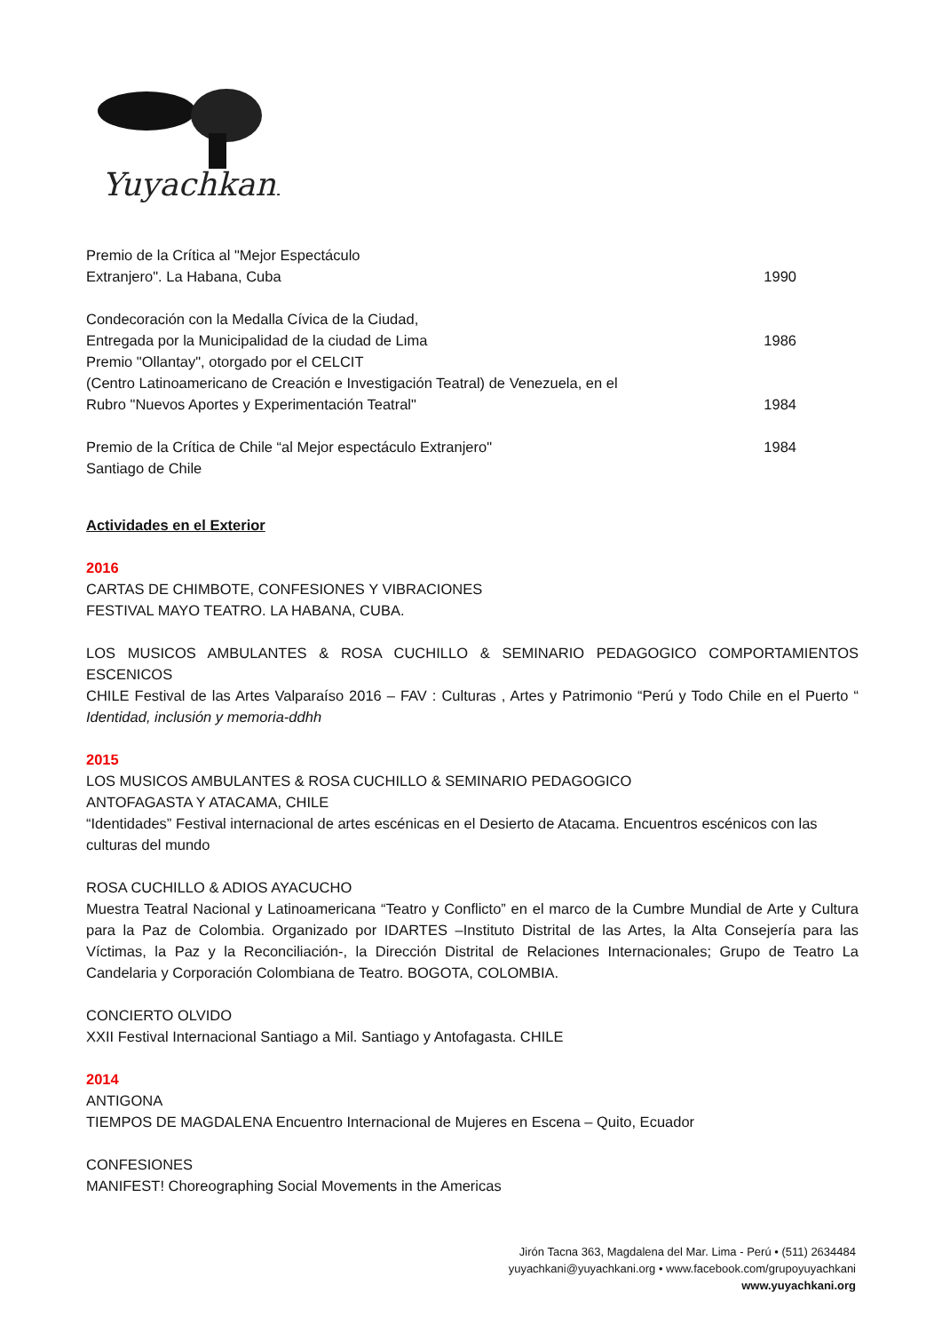Yuyachkani
Premio de la Crítica al "Mejor Espectáculo
Extranjero". La Habana, Cuba 1990
Condecoración con la Medalla Cívica de la Ciudad,
Entregada por la Municipalidad de la ciudad de Lima 1986
Premio "Ollantay", otorgado por el CELCIT
(Centro Latinoamericano de Creación e Investigación Teatral) de Venezuela, en el
Rubro "Nuevos Aportes y Experimentación Teatral" 1984
Premio de la Crítica de Chile “al Mejor espectáculo Extranjero" 1984
Santiago de Chile
Actividades en el Exterior
2016
CARTAS DE CHIMBOTE, CONFESIONES Y VIBRACIONES
FESTIVAL MAYO TEATRO. LA HABANA, CUBA.
LOS MUSICOS AMBULANTES & ROSA CUCHILLO & SEMINARIO PEDAGOGICO COMPORTAMIENTOS ESCENICOS
CHILE Festival de las Artes Valparaíso 2016 – FAV : Culturas , Artes y Patrimonio “Perú y Todo Chile en el Puerto “ Identidad, inclusión y memoria-ddhh
2015
LOS MUSICOS AMBULANTES & ROSA CUCHILLO & SEMINARIO PEDAGOGICO
ANTOFAGASTA Y ATACAMA, CHILE
“Identidades” Festival internacional de artes escénicas en el Desierto de Atacama. Encuentros escénicos con las culturas del mundo
ROSA CUCHILLO & ADIOS AYACUCHO
Muestra Teatral Nacional y Latinoamericana “Teatro y Conflicto” en el marco de la Cumbre Mundial de Arte y Cultura para la Paz de Colombia. Organizado por IDARTES –Instituto Distrital de las Artes, la Alta Consejería para las Víctimas, la Paz y la Reconciliación-, la Dirección Distrital de Relaciones Internacionales; Grupo de Teatro La Candelaria y Corporación Colombiana de Teatro. BOGOTA, COLOMBIA.
CONCIERTO OLVIDO
XXII Festival Internacional Santiago a Mil. Santiago y Antofagasta. CHILE
2014
ANTIGONA
TIEMPOS DE MAGDALENA Encuentro Internacional de Mujeres en Escena – Quito, Ecuador
CONFESIONES
MANIFEST! Choreographing Social Movements in the Americas
Jirón Tacna 363, Magdalena del Mar. Lima - Perú • (511) 2634484
yuyachkani@yuyachkani.org • www.facebook.com/grupoyuyachkani
www.yuyachkani.org